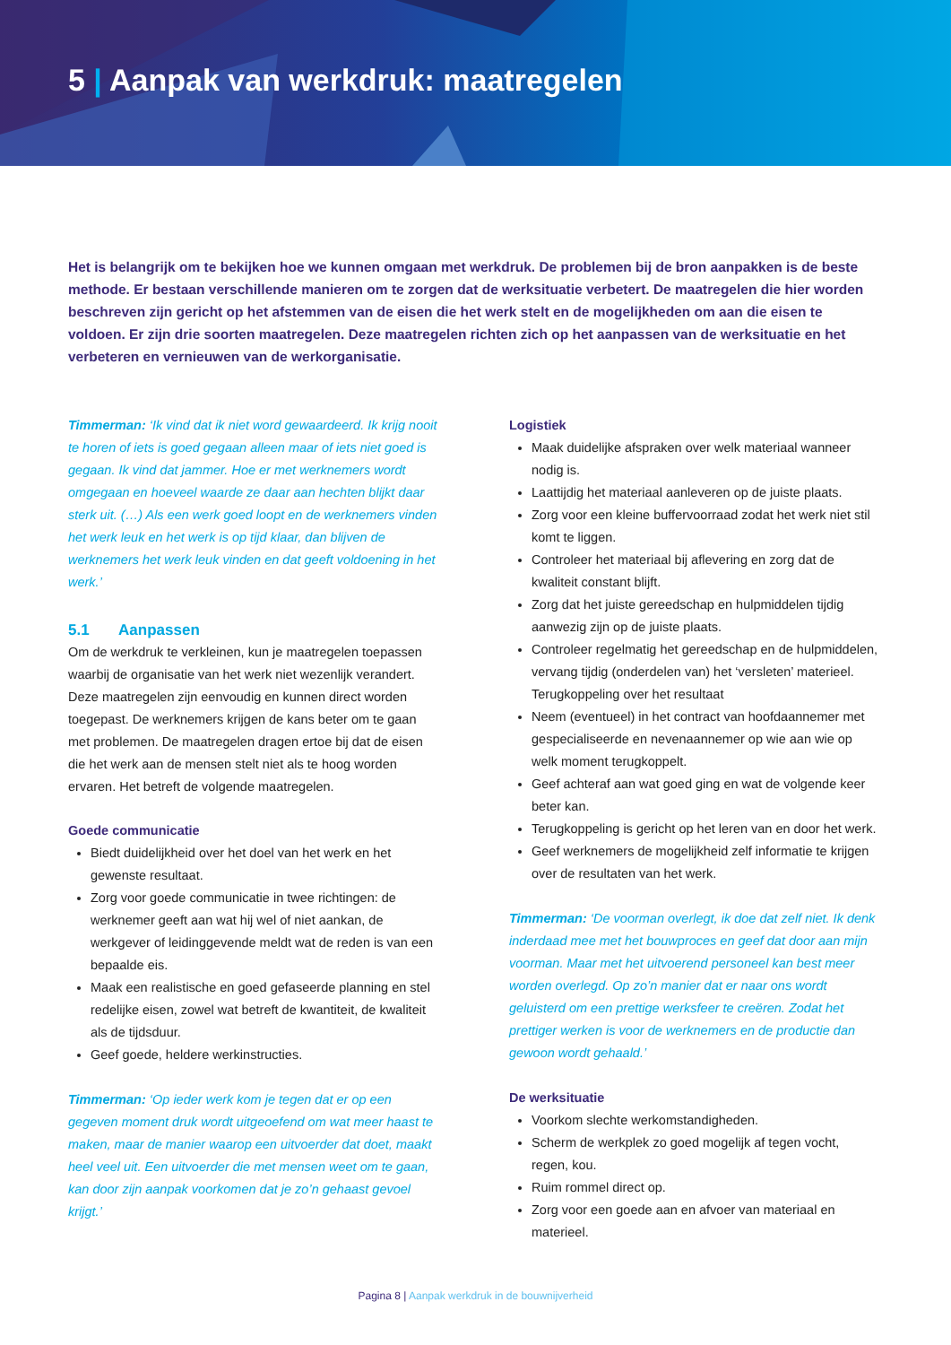5 | Aanpak van werkdruk: maatregelen
Het is belangrijk om te bekijken hoe we kunnen omgaan met werkdruk. De problemen bij de bron aanpakken is de beste methode. Er bestaan verschillende manieren om te zorgen dat de werksituatie verbetert. De maatregelen die hier worden beschreven zijn gericht op het afstemmen van de eisen die het werk stelt en de mogelijkheden om aan die eisen te voldoen. Er zijn drie soorten maatregelen. Deze maatregelen richten zich op het aanpassen van de werksituatie en het verbeteren en vernieuwen van de werkorganisatie.
Timmerman: ‘Ik vind dat ik niet word gewaardeerd. Ik krijg nooit te horen of iets is goed gegaan alleen maar of iets niet goed is gegaan. Ik vind dat jammer. Hoe er met werknemers wordt omgegaan en hoeveel waarde ze daar aan hechten blijkt daar sterk uit. (…) Als een werk goed loopt en de werknemers vinden het werk leuk en het werk is op tijd klaar, dan blijven de werknemers het werk leuk vinden en dat geeft voldoening in het werk.’
5.1 Aanpassen
Om de werkdruk te verkleinen, kun je maatregelen toepassen waarbij de organisatie van het werk niet wezenlijk verandert. Deze maatregelen zijn eenvoudig en kunnen direct worden toegepast. De werknemers krijgen de kans beter om te gaan met problemen. De maatregelen dragen ertoe bij dat de eisen die het werk aan de mensen stelt niet als te hoog worden ervaren. Het betreft de volgende maatregelen.
Goede communicatie
Biedt duidelijkheid over het doel van het werk en het gewenste resultaat.
Zorg voor goede communicatie in twee richtingen: de werknemer geeft aan wat hij wel of niet aankan, de werkgever of leidinggevende meldt wat de reden is van een bepaalde eis.
Maak een realistische en goed gefaseerde planning en stel redelijke eisen, zowel wat betreft de kwantiteit, de kwaliteit als de tijdsduur.
Geef goede, heldere werkinstructies.
Timmerman: ‘Op ieder werk kom je tegen dat er op een gegeven moment druk wordt uitgeoefend om wat meer haast te maken, maar de manier waarop een uitvoerder dat doet, maakt heel veel uit. Een uitvoerder die met mensen weet om te gaan, kan door zijn aanpak voorkomen dat je zo’n gehaast gevoel krijgt.’
Logistiek
Maak duidelijke afspraken over welk materiaal wanneer nodig is.
Laattijdig het materiaal aanleveren op de juiste plaats.
Zorg voor een kleine buffervoorraad zodat het werk niet stil komt te liggen.
Controleer het materiaal bij aflevering en zorg dat de kwaliteit constant blijft.
Zorg dat het juiste gereedschap en hulpmiddelen tijdig aanwezig zijn op de juiste plaats.
Controleer regelmatig het gereedschap en de hulpmiddelen, vervang tijdig (onderdelen van) het ‘versleten’ materieel. Terugkoppeling over het resultaat
Neem (eventueel) in het contract van hoofdaannemer met gespecialiseerde en nevenaannemer op wie aan wie op welk moment terugkoppelt.
Geef achteraf aan wat goed ging en wat de volgende keer beter kan.
Terugkoppeling is gericht op het leren van en door het werk.
Geef werknemers de mogelijkheid zelf informatie te krijgen over de resultaten van het werk.
Timmerman: ‘De voorman overlegt, ik doe dat zelf niet. Ik denk inderdaad mee met het bouwproces en geef dat door aan mijn voorman. Maar met het uitvoerend personeel kan best meer worden overlegd. Op zo’n manier dat er naar ons wordt geluisterd om een prettige werksfeer te creëren. Zodat het prettiger werken is voor de werknemers en de productie dan gewoon wordt gehaald.’
De werksituatie
Voorkom slechte werkomstandigheden.
Scherm de werkplek zo goed mogelijk af tegen vocht, regen, kou.
Ruim rommel direct op.
Zorg voor een goede aan en afvoer van materiaal en materieel.
Pagina 8 | Aanpak werkdruk in de bouwnijverheid